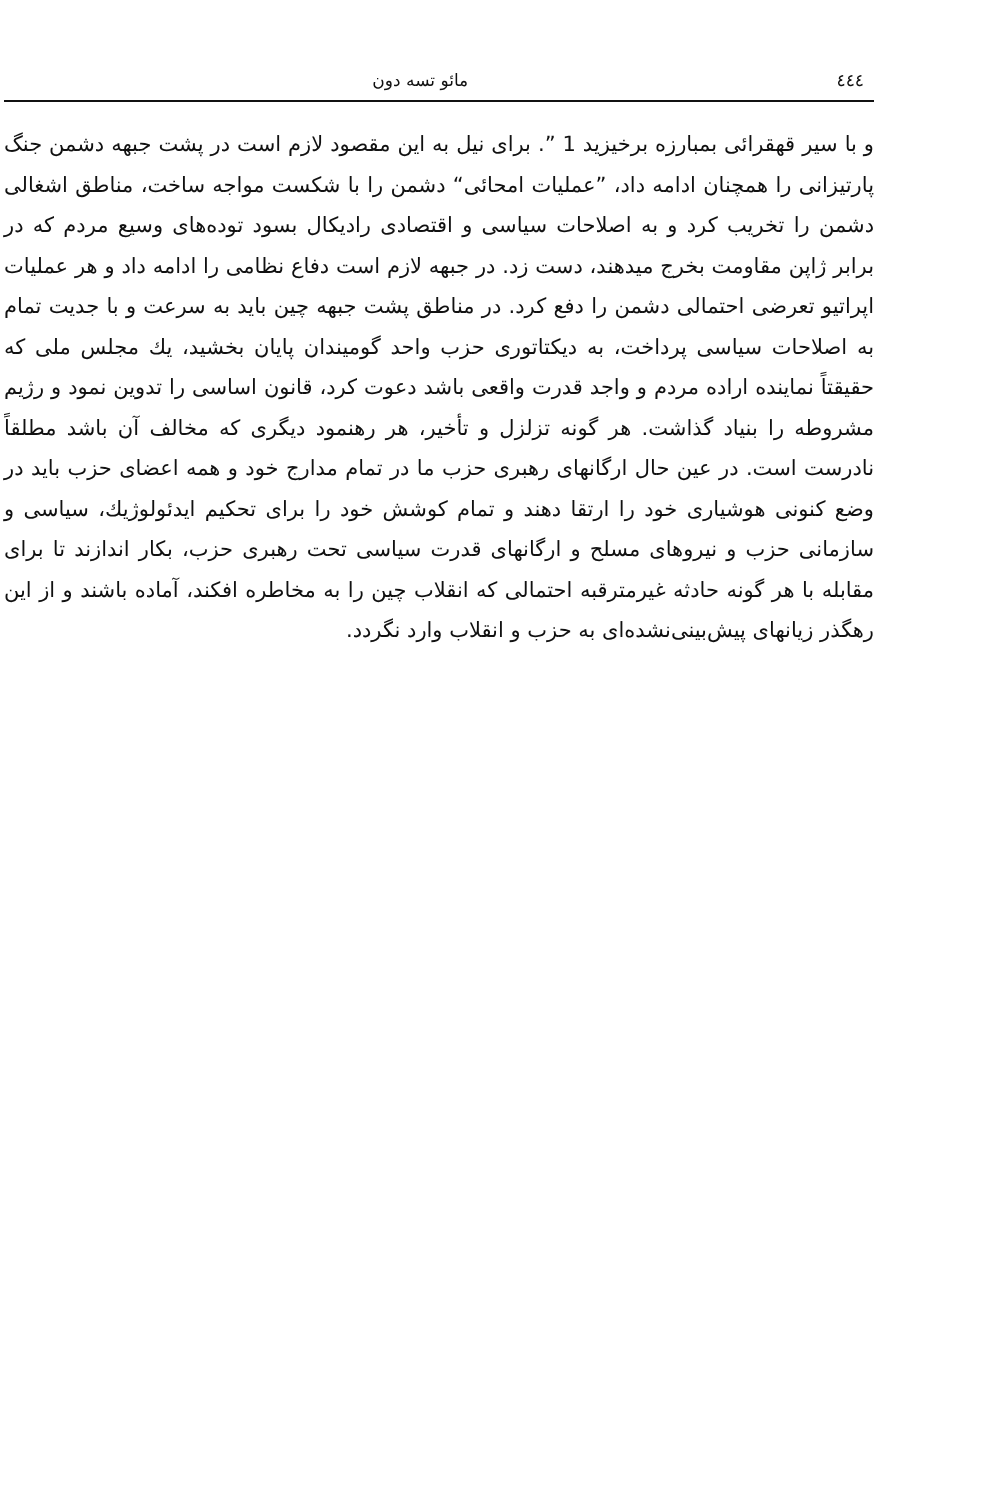٤٤٤ مائو تسه دون
و با سیر قهقرائی بمبارزه برخیزید 1 ”. برای نیل به این مقصود لازم است در پشت جبهه دشمن جنگ پارتیزانی را همچنان ادامه داد، ”عملیات امحائی“ دشمن را با شکست مواجه ساخت، مناطق اشغالی دشمن را تخریب کرد و به اصلاحات سیاسی و اقتصادی رادیکال بسود توده‌های وسیع مردم که در برابر ژاپن مقاومت بخرج میدهند، دست زد. در جبهه لازم است دفاع نظامی را ادامه داد و هر عملیات اپراتیو تعرضی احتمالی دشمن را دفع کرد. در مناطق پشت جبهه چین باید به سرعت و با جدیت تمام به اصلاحات سیاسی پرداخت، به دیکتاتوری حزب واحد گومیندان پایان بخشید، یك مجلس ملی که حقیقتاً نماینده اراده مردم و واجد قدرت واقعی باشد دعوت کرد، قانون اساسی را تدوین نمود و رژیم مشروطه را بنیاد گذاشت. هر گونه تزلزل و تأخیر، هر رهنمود دیگری که مخالف آن باشد مطلقاً نادرست است. در عین حال ارگانهای رهبری حزب ما در تمام مدارج خود و همه اعضای حزب باید در وضع کنونی هوشیاری خود را ارتقا دهند و تمام کوشش خود را برای تحکیم ایدئولوژیك، سیاسی و سازمانی حزب و نیروهای مسلح و ارگانهای قدرت سیاسی تحت رهبری حزب، بکار اندازند تا برای مقابله با هر گونه حادثه غیرمترقبه احتمالی که انقلاب چین را به مخاطره افکند، آماده باشند و از این رهگذر زیانهای پیش‌بینی‌نشده‌ای به حزب و انقلاب وارد نگردد.